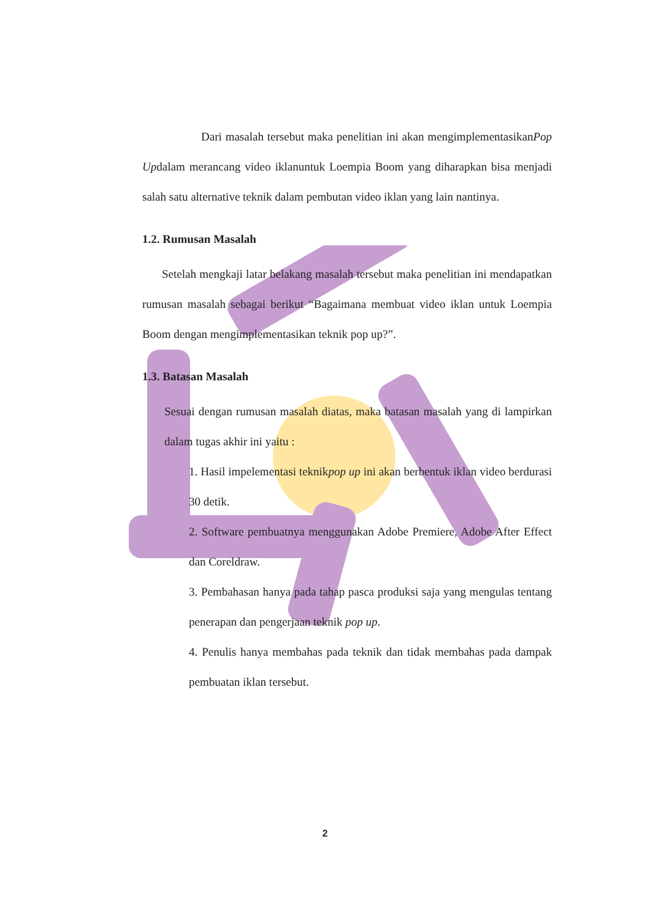Dari masalah tersebut maka penelitian ini akan mengimplementasikanPop Updalam merancang video iklanuntuk Loempia Boom yang diharapkan bisa menjadi salah satu alternative teknik dalam pembutan video iklan yang lain nantinya.
1.2. Rumusan Masalah
Setelah mengkaji latar belakang masalah tersebut maka penelitian ini mendapatkan rumusan masalah sebagai berikut “Bagaimana membuat video iklan untuk Loempia Boom dengan mengimplementasikan teknik pop up?”.
1.3. Batasan Masalah
Sesuai dengan rumusan masalah diatas, maka batasan masalah yang di lampirkan dalam tugas akhir ini yaitu :
1. Hasil impelementasi teknikpop up ini akan berbentuk iklan video berdurasi 30 detik.
2. Software pembuatnya menggunakan Adobe Premiere, Adobe After Effect dan Coreldraw.
3. Pembahasan hanya pada tahap pasca produksi saja yang mengulas tentang penerapan dan pengerjaan teknik pop up.
4. Penulis hanya membahas pada teknik dan tidak membahas pada dampak pembuatan iklan tersebut.
2